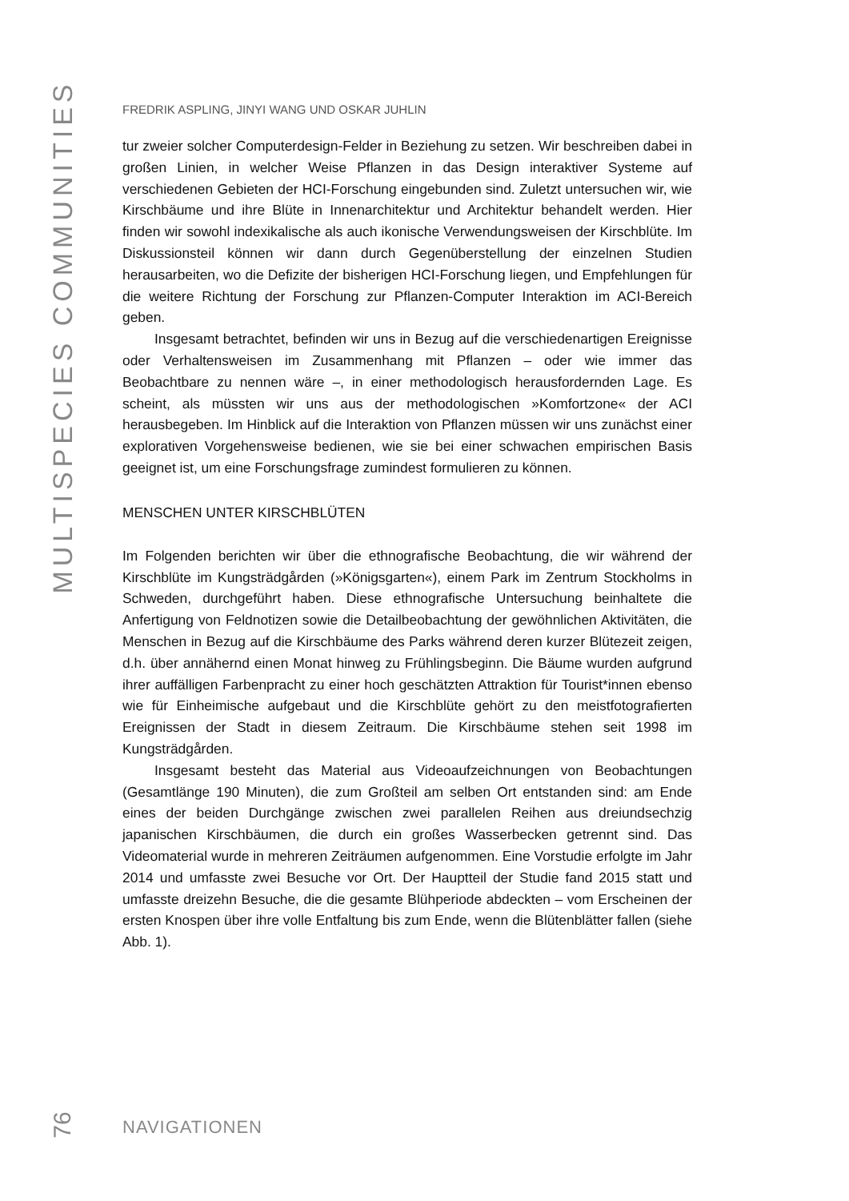MULTISPECIES COMMUNITIES
FREDRIK ASPLING, JINYI WANG UND OSKAR JUHLIN
tur zweier solcher Computerdesign-Felder in Beziehung zu setzen. Wir beschreiben dabei in großen Linien, in welcher Weise Pflanzen in das Design interaktiver Systeme auf verschiedenen Gebieten der HCI-Forschung eingebunden sind. Zuletzt untersuchen wir, wie Kirschbäume und ihre Blüte in Innenarchitektur und Architektur behandelt werden. Hier finden wir sowohl indexikalische als auch ikonische Verwendungsweisen der Kirschblüte. Im Diskussionsteil können wir dann durch Gegenüberstellung der einzelnen Studien herausarbeiten, wo die Defizite der bisherigen HCI-Forschung liegen, und Empfehlungen für die weitere Richtung der Forschung zur Pflanzen-Computer Interaktion im ACI-Bereich geben.
Insgesamt betrachtet, befinden wir uns in Bezug auf die verschiedenartigen Ereignisse oder Verhaltensweisen im Zusammenhang mit Pflanzen – oder wie immer das Beobachtbare zu nennen wäre –, in einer methodologisch herausfordernden Lage. Es scheint, als müssten wir uns aus der methodologischen »Komfortzone« der ACI herausbegeben. Im Hinblick auf die Interaktion von Pflanzen müssen wir uns zunächst einer explorativen Vorgehensweise bedienen, wie sie bei einer schwachen empirischen Basis geeignet ist, um eine Forschungsfrage zumindest formulieren zu können.
MENSCHEN UNTER KIRSCHBLÜTEN
Im Folgenden berichten wir über die ethnografische Beobachtung, die wir während der Kirschblüte im Kungsträdgården (»Königsgarten«), einem Park im Zentrum Stockholms in Schweden, durchgeführt haben. Diese ethnografische Untersuchung beinhaltete die Anfertigung von Feldnotizen sowie die Detailbeobachtung der gewöhnlichen Aktivitäten, die Menschen in Bezug auf die Kirschbäume des Parks während deren kurzer Blütezeit zeigen, d.h. über annähernd einen Monat hinweg zu Frühlingsbeginn. Die Bäume wurden aufgrund ihrer auffälligen Farbenpracht zu einer hoch geschätzten Attraktion für Tourist*innen ebenso wie für Einheimische aufgebaut und die Kirschblüte gehört zu den meistfotografierten Ereignissen der Stadt in diesem Zeitraum. Die Kirschbäume stehen seit 1998 im Kungsträdgården.
Insgesamt besteht das Material aus Videoaufzeichnungen von Beobachtungen (Gesamtlänge 190 Minuten), die zum Großteil am selben Ort entstanden sind: am Ende eines der beiden Durchgänge zwischen zwei parallelen Reihen aus dreiundsechzig japanischen Kirschbäumen, die durch ein großes Wasserbecken getrennt sind. Das Videomaterial wurde in mehreren Zeiträumen aufgenommen. Eine Vorstudie erfolgte im Jahr 2014 und umfasste zwei Besuche vor Ort. Der Hauptteil der Studie fand 2015 statt und umfasste dreizehn Besuche, die die gesamte Blühperiode abdeckten – vom Erscheinen der ersten Knospen über ihre volle Entfaltung bis zum Ende, wenn die Blütenblätter fallen (siehe Abb. 1).
76
NAVIGATIONEN